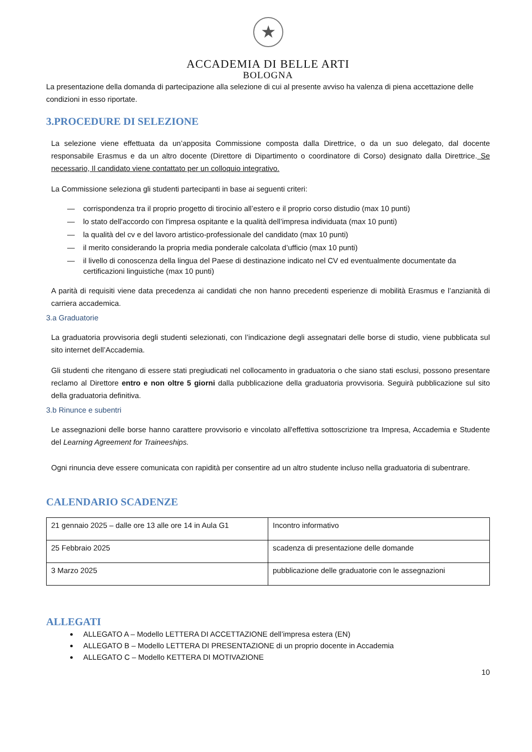★
ACCADEMIA DI BELLE ARTI
BOLOGNA
La presentazione della domanda di partecipazione alla selezione di cui al presente avviso ha valenza di piena accettazione delle condizioni in esso riportate.
3.PROCEDURE DI SELEZIONE
La selezione viene effettuata da un’apposita Commissione composta dalla Direttrice, o da un suo delegato, dal docente responsabile Erasmus e da un altro docente (Direttore di Dipartimento o coordinatore di Corso) designato dalla Direttrice. Se necessario, Il candidato viene contattato per un colloquio integrativo.
La Commissione seleziona gli studenti partecipanti in base ai seguenti criteri:
— corrispondenza tra il proprio progetto di tirocinio all’estero e il proprio corso distudio (max 10 punti)
— lo stato dell'accordo con l'impresa ospitante e la qualità dell’impresa individuata (max 10 punti)
— la qualità del cv e del lavoro artistico-professionale del candidato (max 10 punti)
— il merito considerando la propria media ponderale calcolata d’ufficio (max 10 punti)
— il livello di conoscenza della lingua del Paese di destinazione indicato nel CV ed eventualmente documentate da certificazioni linguistiche (max 10 punti)
A parità di requisiti viene data precedenza ai candidati che non hanno precedenti esperienze di mobilità Erasmus e l’anzianità di carriera accademica.
3.a Graduatorie
La graduatoria provvisoria degli studenti selezionati, con l’indicazione degli assegnatari delle borse di studio, viene pubblicata sul sito internet dell’Accademia.
Gli studenti che ritengano di essere stati pregiudicati nel collocamento in graduatoria o che siano stati esclusi, possono presentare reclamo al Direttore entro e non oltre 5 giorni dalla pubblicazione della graduatoria provvisoria. Seguirà pubblicazione sul sito della graduatoria definitiva.
3.b Rinunce e subentri
Le assegnazioni delle borse hanno carattere provvisorio e vincolato all'effettiva sottoscrizione tra Impresa, Accademia e Studente del Learning Agreement for Traineeships.
Ogni rinuncia deve essere comunicata con rapidità per consentire ad un altro studente incluso nella graduatoria di subentrare.
CALENDARIO SCADENZE
| 21 gennaio 2025 – dalle ore 13 alle ore 14 in Aula G1 | Incontro informativo |
| 25 Febbraio 2025 | scadenza di presentazione delle domande |
| 3 Marzo 2025 | pubblicazione delle graduatorie con le assegnazioni |
ALLEGATI
ALLEGATO A – Modello LETTERA DI ACCETTAZIONE dell’impresa estera (EN)
ALLEGATO B – Modello LETTERA DI PRESENTAZIONE di un proprio docente in Accademia
ALLEGATO C – Modello KETTERA DI MOTIVAZIONE
10